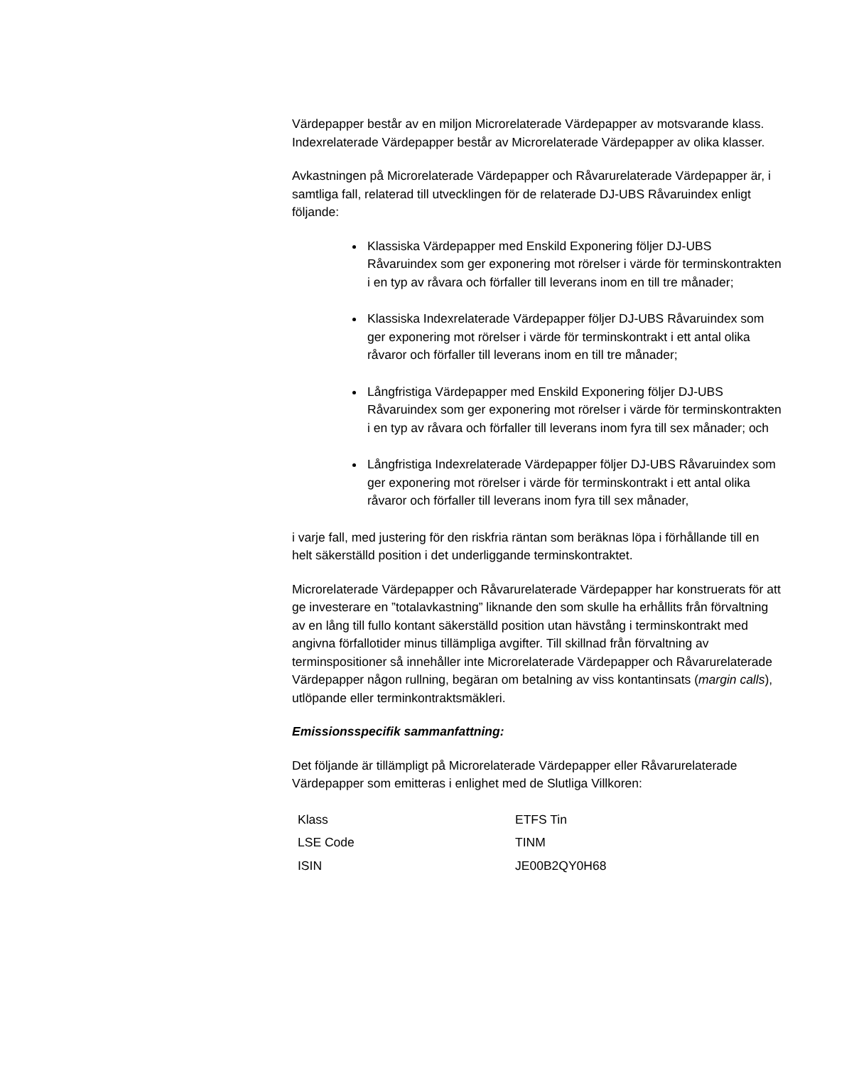Värdepapper består av en miljon Microrelaterade Värdepapper av motsvarande klass. Indexrelaterade Värdepapper består av Microrelaterade Värdepapper av olika klasser.
Avkastningen på Microrelaterade Värdepapper och Råvarurelaterade Värdepapper är, i samtliga fall, relaterad till utvecklingen för de relaterade DJ-UBS Råvaruindex enligt följande:
Klassiska Värdepapper med Enskild Exponering följer DJ-UBS Råvaruindex som ger exponering mot rörelser i värde för terminskontrakten i en typ av råvara och förfaller till leverans inom en till tre månader;
Klassiska Indexrelaterade Värdepapper följer DJ-UBS Råvaruindex som ger exponering mot rörelser i värde för terminskontrakt i ett antal olika råvaror och förfaller till leverans inom en till tre månader;
Långfristiga Värdepapper med Enskild Exponering följer DJ-UBS Råvaruindex som ger exponering mot rörelser i värde för terminskontrakten i en typ av råvara och förfaller till leverans inom fyra till sex månader; och
Långfristiga Indexrelaterade Värdepapper följer DJ-UBS Råvaruindex som ger exponering mot rörelser i värde för terminskontrakt i ett antal olika råvaror och förfaller till leverans inom fyra till sex månader,
i varje fall, med justering för den riskfria räntan som beräknas löpa i förhållande till en helt säkerställd position i det underliggande terminskontraktet.
Microrelaterade Värdepapper och Råvarurelaterade Värdepapper har konstruerats för att ge investerare en ”totalavkastning” liknande den som skulle ha erhållits från förvaltning av en lång till fullo kontant säkerställd position utan hävstång i terminskontrakt med angivna förfallotider minus tillämpliga avgifter. Till skillnad från förvaltning av terminspositioner så innehåller inte Microrelaterade Värdepapper och Råvarurelaterade Värdepapper någon rullning, begäran om betalning av viss kontantinsats (margin calls), utlöpande eller terminkontraktsmäkleri.
Emissionsspecifik sammanfattning:
Det följande är tillämpligt på Microrelaterade Värdepapper eller Råvarurelaterade Värdepapper som emitteras i enlighet med de Slutliga Villkoren:
| Klass | ETFS Tin |
| LSE Code | TINM |
| ISIN | JE00B2QY0H68 |